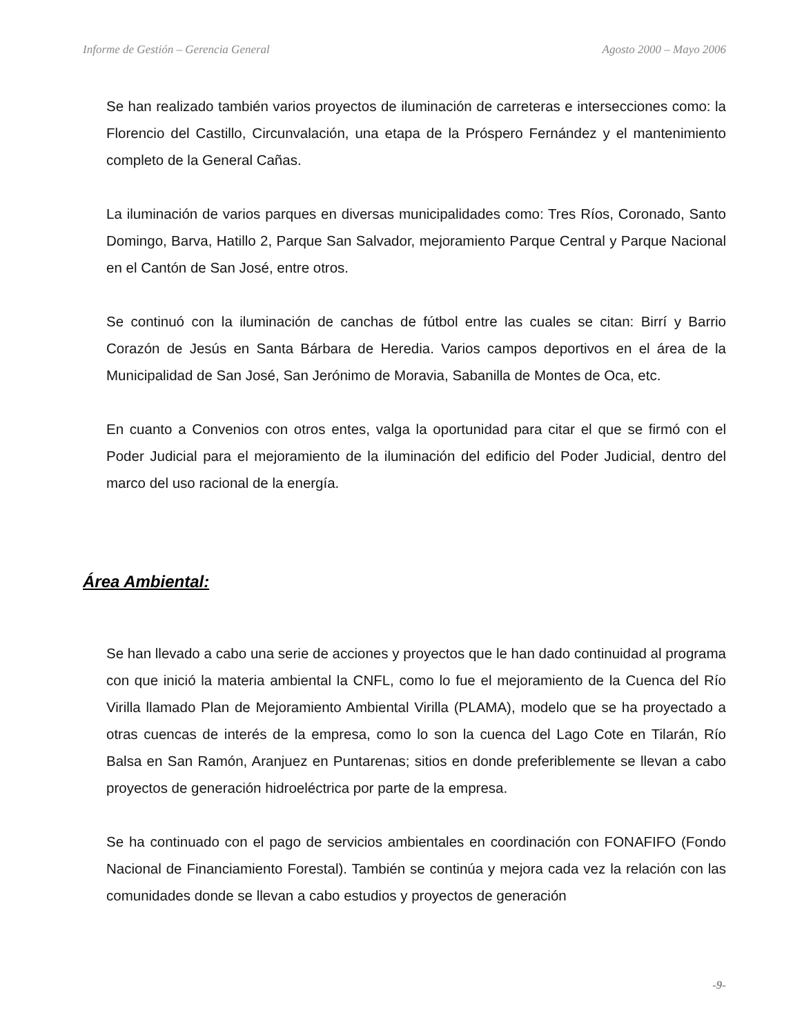Informe de Gestión – Gerencia General Agosto 2000 – Mayo 2006
Se han realizado también varios proyectos de iluminación de carreteras e intersecciones como: la Florencio del Castillo, Circunvalación, una etapa de la Próspero Fernández y el mantenimiento completo de la General Cañas.
La iluminación de varios parques en diversas municipalidades como: Tres Ríos, Coronado, Santo Domingo, Barva, Hatillo 2, Parque San Salvador, mejoramiento Parque Central y Parque Nacional en el Cantón de San José, entre otros.
Se continuó con la iluminación de canchas de fútbol entre las cuales se citan: Birrí y Barrio Corazón de Jesús en Santa Bárbara de Heredia. Varios campos deportivos en el área de la Municipalidad de San José, San Jerónimo de Moravia, Sabanilla de Montes de Oca, etc.
En cuanto a Convenios con otros entes, valga la oportunidad para citar el que se firmó con el Poder Judicial para el mejoramiento de la iluminación del edificio del Poder Judicial, dentro del marco del uso racional de la energía.
Área Ambiental:
Se han llevado a cabo una serie de acciones y proyectos que le han dado continuidad al programa con que inició la materia ambiental la CNFL, como lo fue el mejoramiento de la Cuenca del Río Virilla llamado Plan de Mejoramiento Ambiental Virilla (PLAMA), modelo que se ha proyectado a otras cuencas de interés de la empresa, como lo son la cuenca del Lago Cote en Tilarán, Río Balsa en San Ramón, Aranjuez en Puntarenas; sitios en donde preferiblemente se llevan a cabo proyectos de generación hidroeléctrica por parte de la empresa.
Se ha continuado con el pago de servicios ambientales en coordinación con FONAFIFO (Fondo Nacional de Financiamiento Forestal). También se continúa y mejora cada vez la relación con las comunidades donde se llevan a cabo estudios y proyectos de generación
-9-